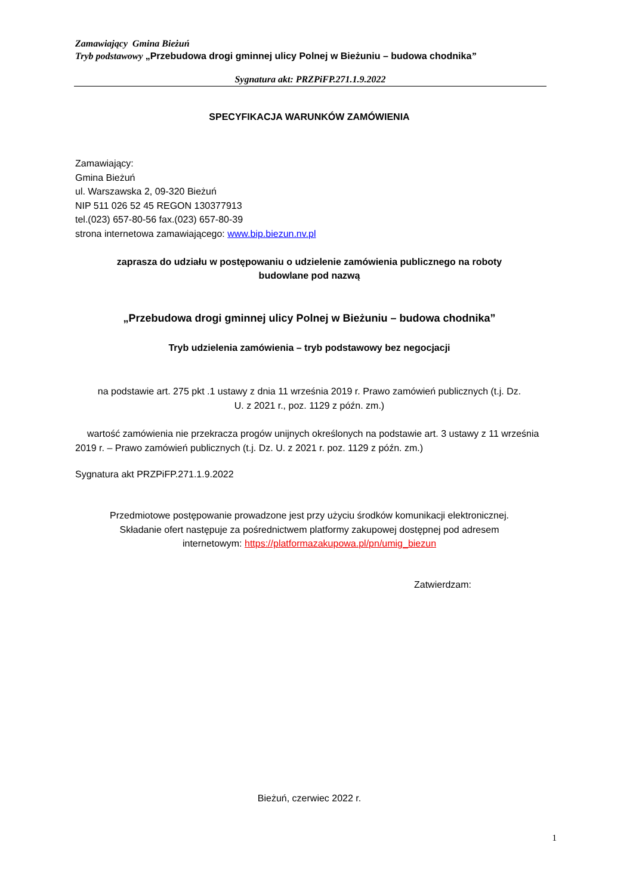Zamawiający Gmina Bieżuń
Tryb podstawowy „Przebudowa drogi gminnej ulicy Polnej w Bieżuniu – budowa chodnika”
Sygnatura akt: PRZPiFP.271.1.9.2022
SPECYFIKACJA WARUNKÓW ZAMÓWIENIA
Zamawiający:
Gmina Bieżuń
ul. Warszawska 2, 09-320 Bieżuń
NIP 511 026 52 45 REGON 130377913
tel.(023) 657-80-56 fax.(023) 657-80-39
strona internetowa zamawiającego: www.bip.biezun.nv.pl
zaprasza do udziału w postępowaniu o udzielenie zamówienia publicznego na roboty
budowlane pod nazwą
„Przebudowa drogi gminnej ulicy Polnej w Bieżuniu – budowa chodnika”
Tryb udzielenia zamówienia – tryb podstawowy bez negocjacji
na podstawie art. 275 pkt .1 ustawy z dnia 11 września 2019 r. Prawo zamówień publicznych (t.j. Dz.
U. z 2021 r., poz. 1129 z późn. zm.)
wartość zamówienia nie przekracza progów unijnych określonych na podstawie art. 3 ustawy z 11 września 2019 r. – Prawo zamówień publicznych (t.j. Dz. U. z 2021 r. poz. 1129 z późn. zm.)
Sygnatura akt PRZPiFP.271.1.9.2022
Przedmiotowe postępowanie prowadzone jest przy użyciu środków komunikacji elektronicznej.
Składanie ofert następuje za pośrednictwem platformy zakupowej dostępnej pod adresem
internetowym: https://platformazakupowa.pl/pn/umig_biezun
Zatwierdzam:
Bieżuń, czerwiec 2022 r.
1